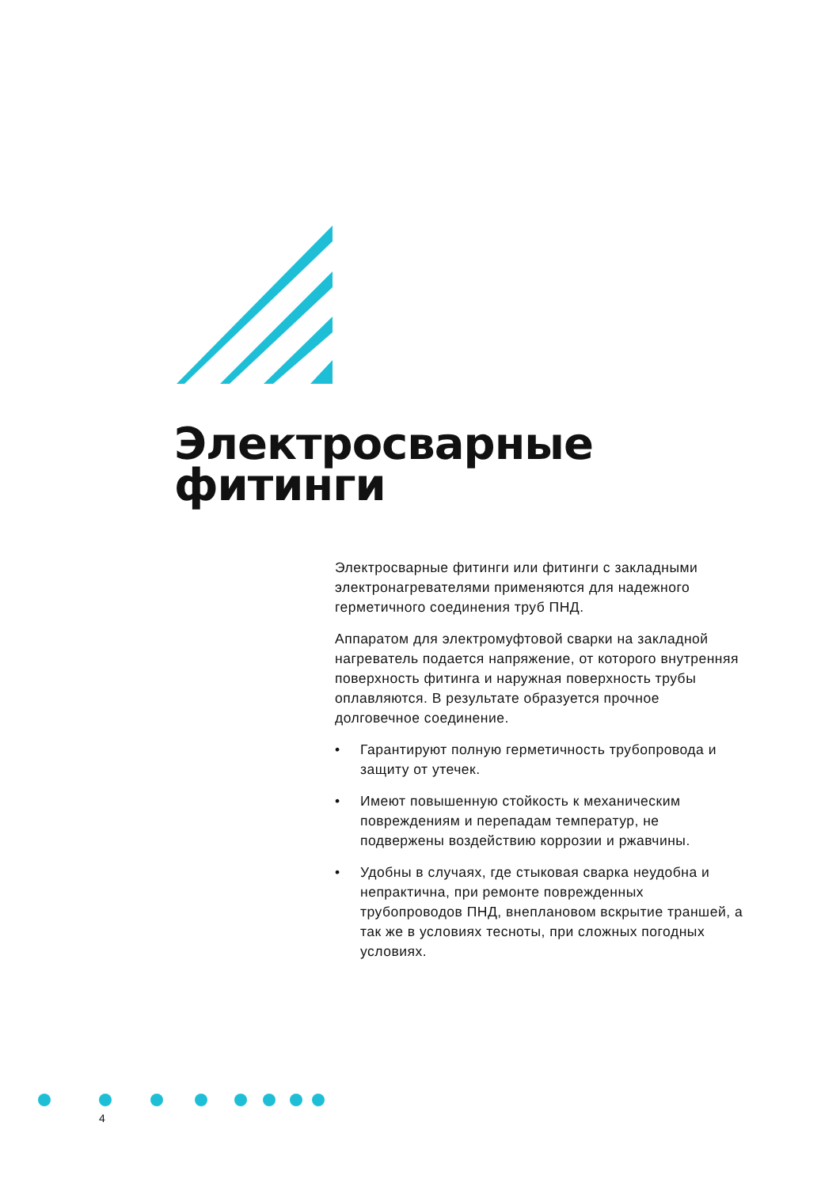Электросварные
фитинги
Электросварные фитинги или фитинги с закладными электронагревателями применяются для надежного герметичного соединения труб ПНД.
Аппаратом для электромуфтовой сварки на закладной нагреватель подается напряжение, от которого внутренняя поверхность фитинга и наружная поверхность трубы оплавляются. В результате образуется прочное долговечное соединение.
• Гарантируют полную герметичность трубопровода и защиту от утечек.
• Имеют повышенную стойкость к механическим повреждениям и перепадам температур, не подвержены воздействию коррозии и ржавчины.
• Удобны в случаях, где стыковая сварка неудобна и непрактична, при ремонте поврежденных трубопроводов ПНД, внеплановом вскрытие траншей, а так же в условиях тесноты, при сложных погодных условиях.
4